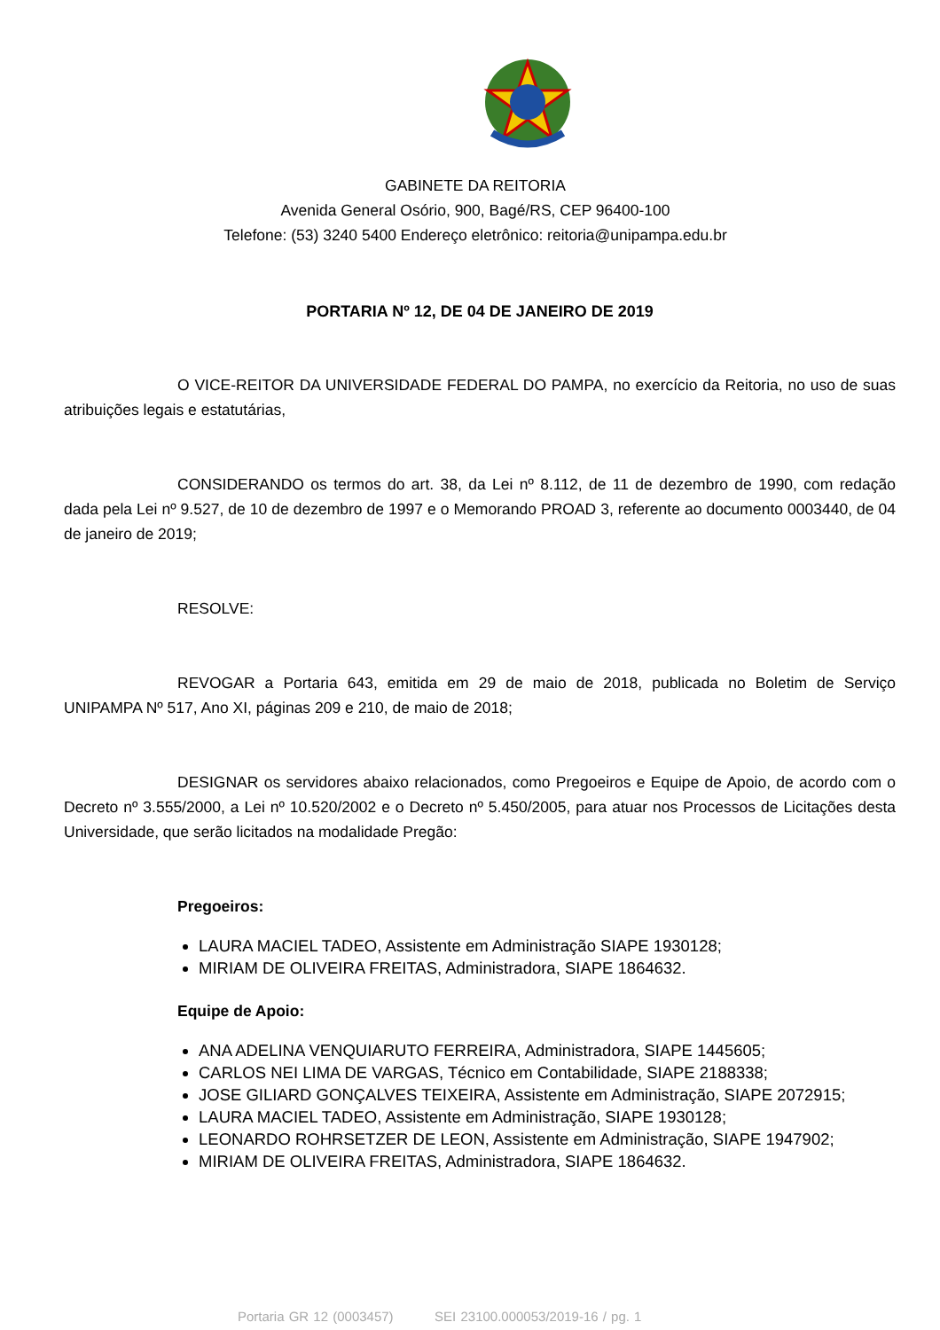GABINETE DA REITORIA
Avenida General Osório, 900, Bagé/RS, CEP 96400-100
Telefone: (53) 3240 5400 Endereço eletrônico: reitoria@unipampa.edu.br
PORTARIA Nº 12, DE 04 DE JANEIRO DE 2019
O VICE-REITOR DA UNIVERSIDADE FEDERAL DO PAMPA, no exercício da Reitoria, no uso de suas atribuições legais e estatutárias,
CONSIDERANDO os termos do art. 38, da Lei nº 8.112, de 11 de dezembro de 1990, com redação dada pela Lei nº 9.527, de 10 de dezembro de 1997 e o Memorando PROAD 3, referente ao documento 0003440, de 04 de janeiro de 2019;
RESOLVE:
REVOGAR a Portaria 643, emitida em 29 de maio de 2018, publicada no Boletim de Serviço UNIPAMPA Nº 517, Ano XI, páginas 209 e 210, de maio de 2018;
DESIGNAR os servidores abaixo relacionados, como Pregoeiros e Equipe de Apoio, de acordo com o Decreto nº 3.555/2000, a Lei nº 10.520/2002 e o Decreto nº 5.450/2005, para atuar nos Processos de Licitações desta Universidade, que serão licitados na modalidade Pregão:
Pregoeiros:
LAURA MACIEL TADEO, Assistente em Administração SIAPE 1930128;
MIRIAM DE OLIVEIRA FREITAS, Administradora, SIAPE 1864632.
Equipe de Apoio:
ANA ADELINA VENQUIARUTO FERREIRA, Administradora, SIAPE 1445605;
CARLOS NEI LIMA DE VARGAS, Técnico em Contabilidade, SIAPE 2188338;
JOSE GILIARD GONÇALVES TEIXEIRA, Assistente em Administração, SIAPE 2072915;
LAURA MACIEL TADEO, Assistente em Administração, SIAPE 1930128;
LEONARDO ROHRSETZER DE LEON, Assistente em Administração, SIAPE 1947902;
MIRIAM DE OLIVEIRA FREITAS, Administradora, SIAPE 1864632.
Portaria GR 12 (0003457) SEI 23100.000053/2019-16 / pg. 1